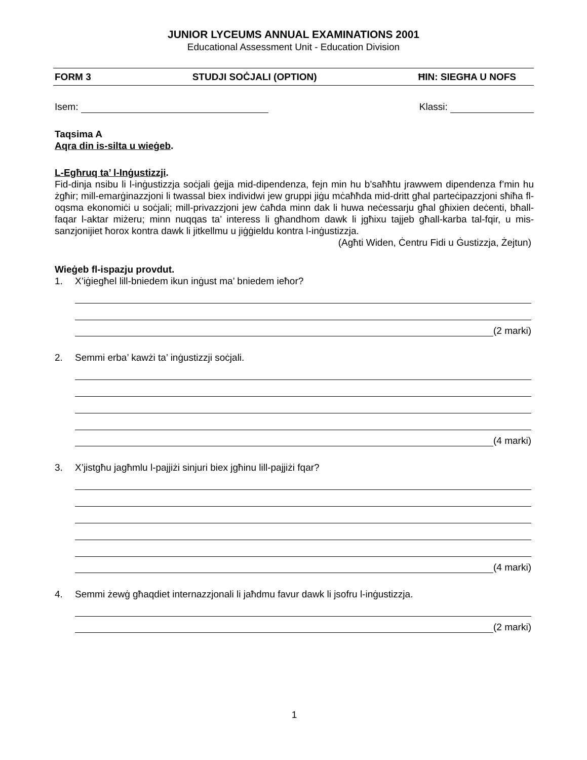JUNIOR LYCEUMS ANNUAL EXAMINATIONS 2001
Educational Assessment Unit - Education Division
FORM 3 STUDJI SOĊJALI (OPTION) ĦIN: SIEGĦA U NOFS
Isem: Klassi:
Taqsima A
Aqra din is-silta u wieġeb.
L-Egħruq ta’ l-Inġustizzji.
Fid-dinja nsibu li l-inġustizzja soċjali ġejja mid-dipendenza, fejn min hu b’saħħtu jrawwem dipendenza f’min hu żgħir; mill-emarġinazzjoni li twassal biex individwi jew gruppi jiġu mċaħħda mid-dritt għal parteċipazzjoni sħiħa fl-oqsma ekonomiċi u soċjali; mill-privazzjoni jew ċaħda minn dak li huwa neċessarju għal għixien deċenti, bħall-faqar l-aktar miżeru; minn nuqqas ta’ interess li għandhom dawk li jgħixu tajjeb għall-karba tal-fqir, u mis-sanzjonijiet ħorox kontra dawk li jitkellmu u jiġġieldu kontra l-inġustizzja.
(Agħti Widen, Ċentru Fidi u Ġustizzja, Żejtun)
Wieġeb fl-ispazju provdut.
1. X’iġiegħel lill-bniedem ikun inġust ma’ bniedem ieħor?
(2 marki)
2. Semmi erba’ kawżi ta’ inġustizzji soċjali.
(4 marki)
3. X’jistgħu jagħmlu l-pajjiżi sinjuri biex jgħinu lill-pajjiżi fqar?
(4 marki)
4. Semmi żewġ għaqdiet internazzjonali li jaħdmu favur dawk li jsofru l-inġustizzja.
(2 marki)
1